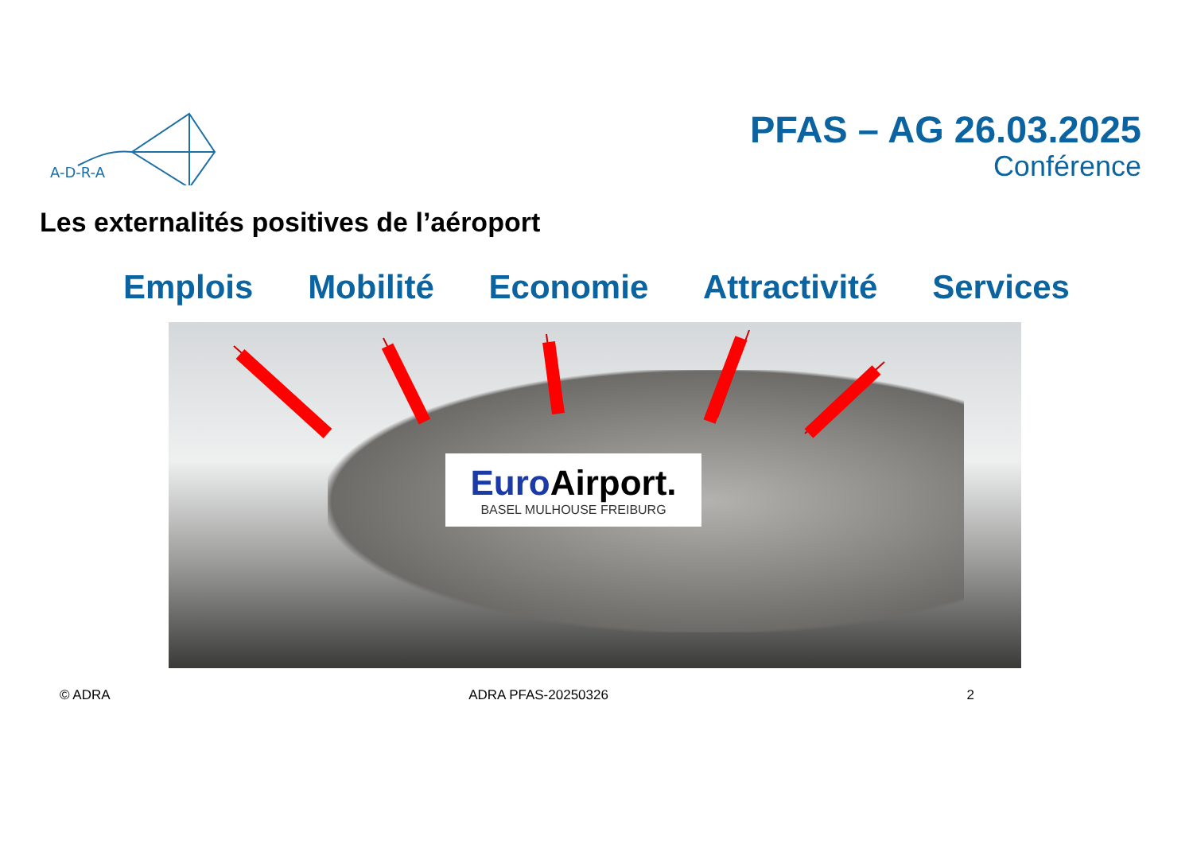A-D-R-A
PFAS – AG 26.03.2025
Conférence
Les externalités positives de l’aéroport
Emplois Mobilité Economie Attractivité Services
Euro Airport.
BASEL MULHOUSE FREIBURG
© ADRA ADRA PFAS-20250326 2